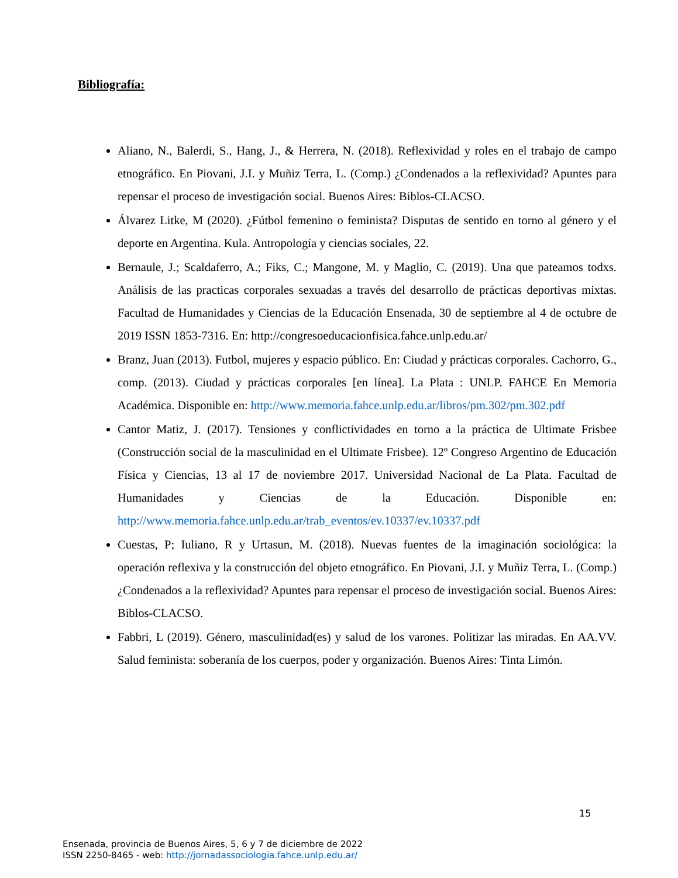Bibliografía:
Aliano, N., Balerdi, S., Hang, J., & Herrera, N. (2018). Reflexividad y roles en el trabajo de campo etnográfico. En Piovani, J.I. y Muñiz Terra, L. (Comp.) ¿Condenados a la reflexividad? Apuntes para repensar el proceso de investigación social. Buenos Aires: Biblos-CLACSO.
Álvarez Litke, M (2020). ¿Fútbol femenino o feminista? Disputas de sentido en torno al género y el deporte en Argentina. Kula. Antropología y ciencias sociales, 22.
Bernaule, J.; Scaldaferro, A.; Fiks, C.; Mangone, M. y Maglio, C. (2019). Una que pateamos todxs. Análisis de las practicas corporales sexuadas a través del desarrollo de prácticas deportivas mixtas. Facultad de Humanidades y Ciencias de la Educación Ensenada, 30 de septiembre al 4 de octubre de 2019 ISSN 1853-7316. En: http://congresoeducacionfisica.fahce.unlp.edu.ar/
Branz, Juan (2013). Futbol, mujeres y espacio público. En: Ciudad y prácticas corporales. Cachorro, G., comp. (2013). Ciudad y prácticas corporales [en línea]. La Plata : UNLP. FAHCE En Memoria Académica. Disponible en: http://www.memoria.fahce.unlp.edu.ar/libros/pm.302/pm.302.pdf
Cantor Matiz, J. (2017). Tensiones y conflictividades en torno a la práctica de Ultimate Frisbee (Construcción social de la masculinidad en el Ultimate Frisbee). 12º Congreso Argentino de Educación Física y Ciencias, 13 al 17 de noviembre 2017. Universidad Nacional de La Plata. Facultad de Humanidades y Ciencias de la Educación. Disponible en: http://www.memoria.fahce.unlp.edu.ar/trab_eventos/ev.10337/ev.10337.pdf
Cuestas, P; Iuliano, R y Urtasun, M. (2018). Nuevas fuentes de la imaginación sociológica: la operación reflexiva y la construcción del objeto etnográfico. En Piovani, J.I. y Muñiz Terra, L. (Comp.) ¿Condenados a la reflexividad? Apuntes para repensar el proceso de investigación social. Buenos Aires: Biblos-CLACSO.
Fabbri, L (2019). Género, masculinidad(es) y salud de los varones. Politizar las miradas. En AA.VV. Salud feminista: soberanía de los cuerpos, poder y organización. Buenos Aires: Tinta Limón.
15
Ensenada, provincia de Buenos Aires, 5, 6 y 7 de diciembre de 2022
ISSN 2250-8465 - web: http://jornadassociologia.fahce.unlp.edu.ar/